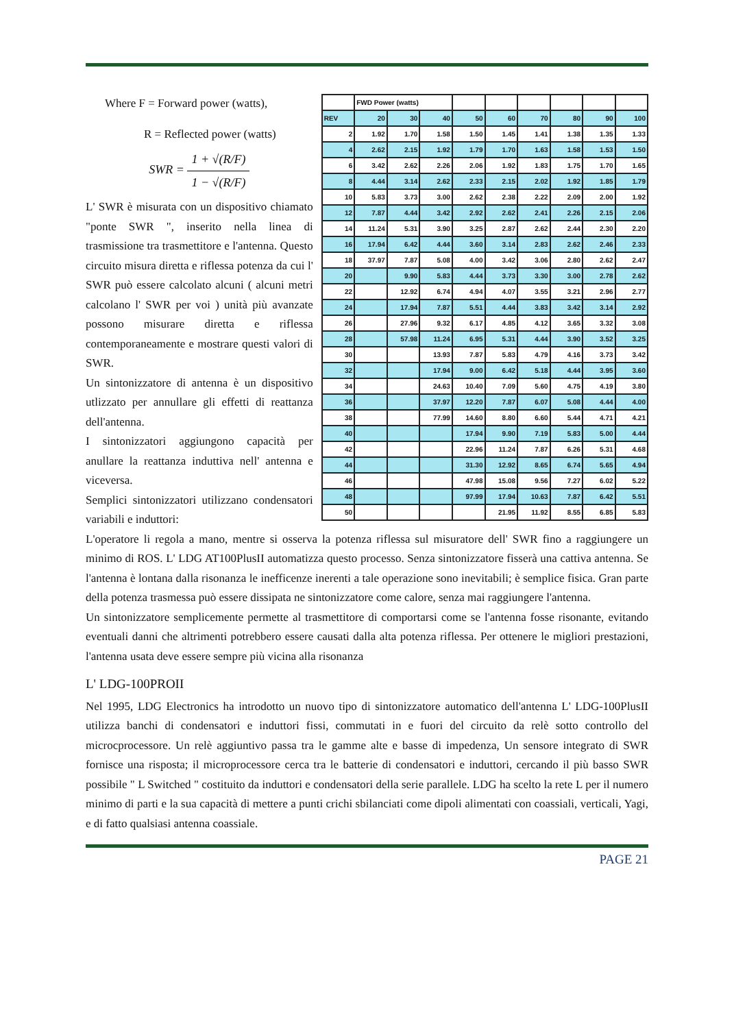Where F = Forward power (watts),
R = Reflected power (watts)
SWR = 1 + √(R/F) 1 − √(R/F)
L' SWR è misurata con un dispositivo chiamato "ponte SWR ", inserito nella linea di trasmissione tra trasmettitore e l'antenna. Questo circuito misura diretta e riflessa potenza da cui l' SWR può essere calcolato alcuni ( alcuni metri calcolano l' SWR per voi ) unità più avanzate possono misurare diretta e riflessa contemporaneamente e mostrare questi valori di SWR.
Un sintonizzatore di antenna è un dispositivo utlizzato per annullare gli effetti di reattanza dell'antenna.
I sintonizzatori aggiungono capacità per anullare la reattanza induttiva nell' antenna e viceversa.
Semplici sintonizzatori utilizzano condensatori variabili e induttori:
| | FWD Power (watts) | | | | | | | | |
| --- | --- | --- | --- | --- | --- | --- | --- | --- | --- |
| REV | 20 | 30 | 40 | 50 | 60 | 70 | 80 | 90 | 100 |
| 2 | 1.92 | 1.70 | 1.58 | 1.50 | 1.45 | 1.41 | 1.38 | 1.35 | 1.33 |
| 4 | 2.62 | 2.15 | 1.92 | 1.79 | 1.70 | 1.63 | 1.58 | 1.53 | 1.50 |
| 6 | 3.42 | 2.62 | 2.26 | 2.06 | 1.92 | 1.83 | 1.75 | 1.70 | 1.65 |
| 8 | 4.44 | 3.14 | 2.62 | 2.33 | 2.15 | 2.02 | 1.92 | 1.85 | 1.79 |
| 10 | 5.83 | 3.73 | 3.00 | 2.62 | 2.38 | 2.22 | 2.09 | 2.00 | 1.92 |
| 12 | 7.87 | 4.44 | 3.42 | 2.92 | 2.62 | 2.41 | 2.26 | 2.15 | 2.06 |
| 14 | 11.24 | 5.31 | 3.90 | 3.25 | 2.87 | 2.62 | 2.44 | 2.30 | 2.20 |
| 16 | 17.94 | 6.42 | 4.44 | 3.60 | 3.14 | 2.83 | 2.62 | 2.46 | 2.33 |
| 18 | 37.97 | 7.87 | 5.08 | 4.00 | 3.42 | 3.06 | 2.80 | 2.62 | 2.47 |
| 20 | | 9.90 | 5.83 | 4.44 | 3.73 | 3.30 | 3.00 | 2.78 | 2.62 |
| 22 | | 12.92 | 6.74 | 4.94 | 4.07 | 3.55 | 3.21 | 2.96 | 2.77 |
| 24 | | 17.94 | 7.87 | 5.51 | 4.44 | 3.83 | 3.42 | 3.14 | 2.92 |
| 26 | | 27.96 | 9.32 | 6.17 | 4.85 | 4.12 | 3.65 | 3.32 | 3.08 |
| 28 | | 57.98 | 11.24 | 6.95 | 5.31 | 4.44 | 3.90 | 3.52 | 3.25 |
| 30 | | | 13.93 | 7.87 | 5.83 | 4.79 | 4.16 | 3.73 | 3.42 |
| 32 | | | 17.94 | 9.00 | 6.42 | 5.18 | 4.44 | 3.95 | 3.60 |
| 34 | | | 24.63 | 10.40 | 7.09 | 5.60 | 4.75 | 4.19 | 3.80 |
| 36 | | | 37.97 | 12.20 | 7.87 | 6.07 | 5.08 | 4.44 | 4.00 |
| 38 | | | 77.99 | 14.60 | 8.80 | 6.60 | 5.44 | 4.71 | 4.21 |
| 40 | | | | 17.94 | 9.90 | 7.19 | 5.83 | 5.00 | 4.44 |
| 42 | | | | 22.96 | 11.24 | 7.87 | 6.26 | 5.31 | 4.68 |
| 44 | | | | 31.30 | 12.92 | 8.65 | 6.74 | 5.65 | 4.94 |
| 46 | | | | 47.98 | 15.08 | 9.56 | 7.27 | 6.02 | 5.22 |
| 48 | | | | 97.99 | 17.94 | 10.63 | 7.87 | 6.42 | 5.51 |
| 50 | | | | | 21.95 | 11.92 | 8.55 | 6.85 | 5.83 |
L'operatore li regola a mano, mentre si osserva la potenza riflessa sul misuratore dell' SWR fino a raggiungere un minimo di ROS. L' LDG AT100PlusII automatizza questo processo. Senza sintonizzatore fisserà una cattiva antenna. Se l'antenna è lontana dalla risonanza le inefficenze inerenti a tale operazione sono inevitabili; è semplice fisica. Gran parte della potenza trasmessa può essere dissipata ne sintonizzatore come calore, senza mai raggiungere l'antenna.
Un sintonizzatore semplicemente permette al trasmettitore di comportarsi come se l'antenna fosse risonante, evitando eventuali danni che altrimenti potrebbero essere causati dalla alta potenza riflessa. Per ottenere le migliori prestazioni, l'antenna usata deve essere sempre più vicina alla risonanza
L' LDG-100PROII
Nel 1995, LDG Electronics ha introdotto un nuovo tipo di sintonizzatore automatico dell'antenna L' LDG-100PlusII utilizza banchi di condensatori e induttori fissi, commutati in e fuori del circuito da relè sotto controllo del microcprocessore. Un relè aggiuntivo passa tra le gamme alte e basse di impedenza, Un sensore integrato di SWR fornisce una risposta; il microprocessore cerca tra le batterie di condensatori e induttori, cercando il più basso SWR possibile " L Switched " costituito da induttori e condensatori della serie parallele. LDG ha scelto la rete L per il numero minimo di parti e la sua capacità di mettere a punti crichi sbilanciati come dipoli alimentati con coassiali, verticali, Yagi, e di fatto qualsiasi antenna coassiale.
PAGE 21